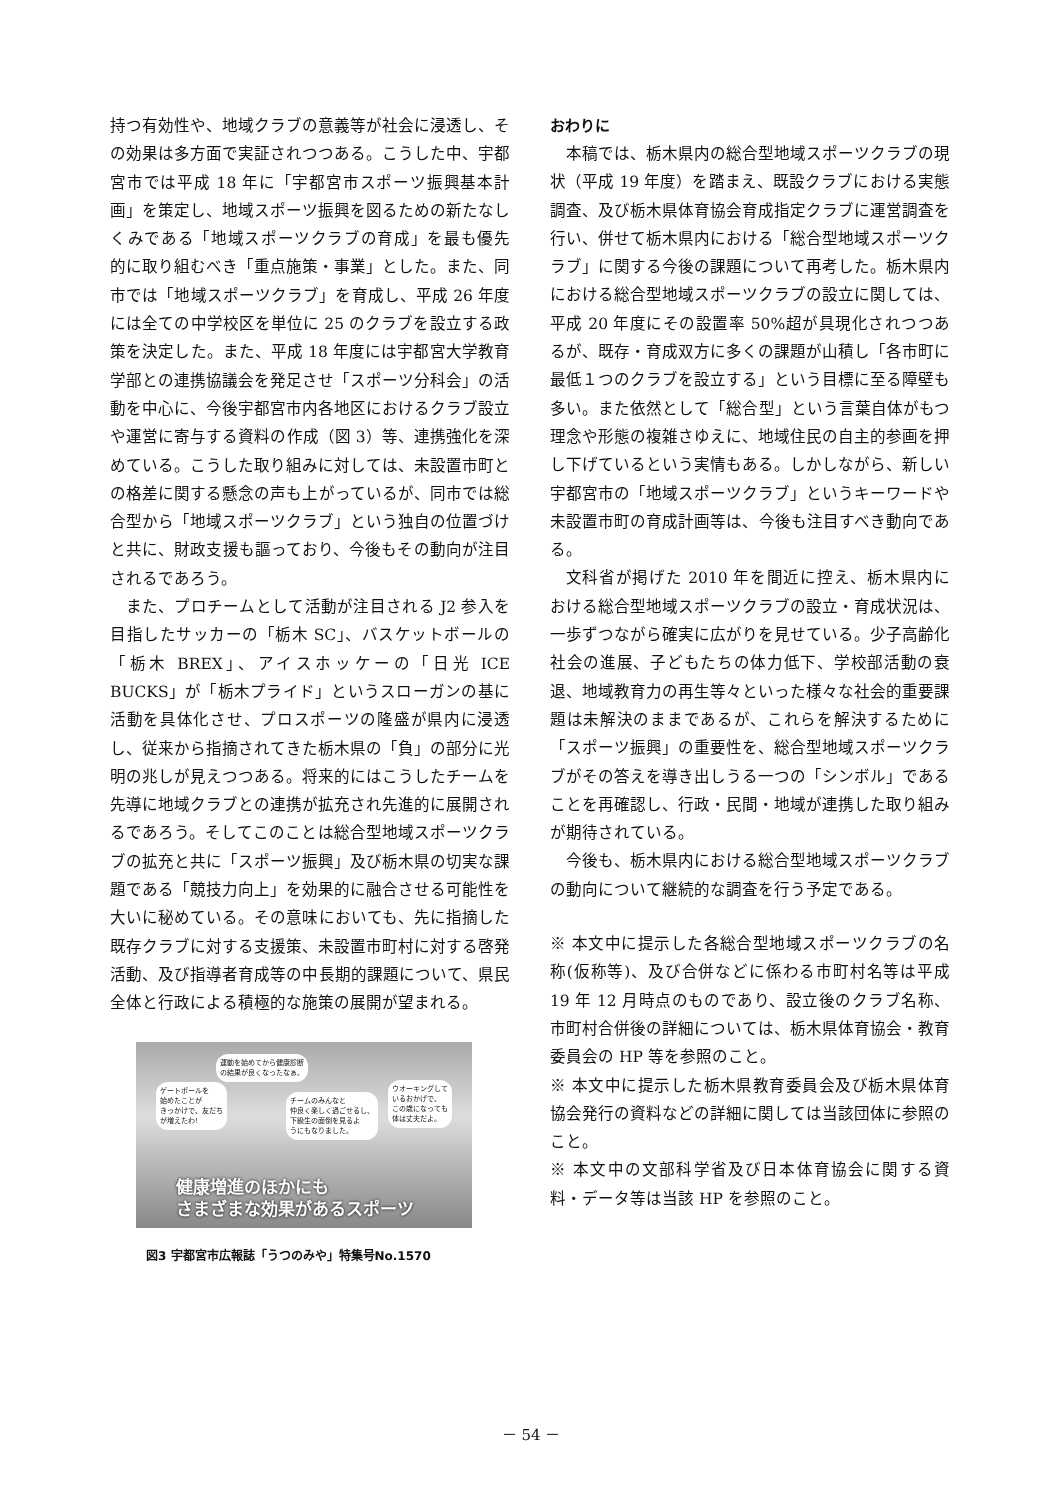持つ有効性や、地域クラブの意義等が社会に浸透し、その効果は多方面で実証されつつある。こうした中、宇都宮市では平成 18 年に「宇都宮市スポーツ振興基本計画」を策定し、地域スポーツ振興を図るための新たなしくみである「地域スポーツクラブの育成」を最も優先的に取り組むべき「重点施策・事業」とした。また、同市では「地域スポーツクラブ」を育成し、平成 26 年度には全ての中学校区を単位に 25 のクラブを設立する政策を決定した。また、平成 18 年度には宇都宮大学教育学部との連携協議会を発足させ「スポーツ分科会」の活動を中心に、今後宇都宮市内各地区におけるクラブ設立や運営に寄与する資料の作成（図 3）等、連携強化を深めている。こうした取り組みに対しては、未設置市町との格差に関する懸念の声も上がっているが、同市では総合型から「地域スポーツクラブ」という独自の位置づけと共に、財政支援も謳っており、今後もその動向が注目されるであろう。
また、プロチームとして活動が注目される J2 参入を目指したサッカーの「栃木 SC」、バスケットボールの「栃木 BREX」、アイスホッケーの「日光 ICE BUCKS」が「栃木プライド」というスローガンの基に活動を具体化させ、プロスポーツの隆盛が県内に浸透し、従来から指摘されてきた栃木県の「負」の部分に光明の兆しが見えつつある。将来的にはこうしたチームを先導に地域クラブとの連携が拡充され先進的に展開されるであろう。そしてこのことは総合型地域スポーツクラブの拡充と共に「スポーツ振興」及び栃木県の切実な課題である「競技力向上」を効果的に融合させる可能性を大いに秘めている。その意味においても、先に指摘した既存クラブに対する支援策、未設置市町村に対する啓発活動、及び指導者育成等の中長期的課題について、県民全体と行政による積極的な施策の展開が望まれる。
ゲートボールを
始めたことが
きっかけで、友だち
が増えたわ!
運動を始めてから健康診断
の結果が良くなったなぁ。
チームのみんなと
仲良く楽しく過ごせるし、
下級生の面倒を見るよ
うにもなりました。
ウオーキングして
いるおかげで、
この歳になっても
体は丈夫だよ。
健康増進のほかにも
さまざまな効果があるスポーツ
図3 宇都宮市広報誌「うつのみや」特集号No.1570
おわりに
本稿では、栃木県内の総合型地域スポーツクラブの現状（平成 19 年度）を踏まえ、既設クラブにおける実態調査、及び栃木県体育協会育成指定クラブに運営調査を行い、併せて栃木県内における「総合型地域スポーツクラブ」に関する今後の課題について再考した。栃木県内における総合型地域スポーツクラブの設立に関しては、平成 20 年度にその設置率 50%超が具現化されつつあるが、既存・育成双方に多くの課題が山積し「各市町に最低１つのクラブを設立する」という目標に至る障壁も多い。また依然として「総合型」という言葉自体がもつ理念や形態の複雑さゆえに、地域住民の自主的参画を押し下げているという実情もある。しかしながら、新しい宇都宮市の「地域スポーツクラブ」というキーワードや未設置市町の育成計画等は、今後も注目すべき動向である。
文科省が掲げた 2010 年を間近に控え、栃木県内における総合型地域スポーツクラブの設立・育成状況は、一歩ずつながら確実に広がりを見せている。少子高齢化社会の進展、子どもたちの体力低下、学校部活動の衰退、地域教育力の再生等々といった様々な社会的重要課題は未解決のままであるが、これらを解決するために「スポーツ振興」の重要性を、総合型地域スポーツクラブがその答えを導き出しうる一つの「シンボル」であることを再確認し、行政・民間・地域が連携した取り組みが期待されている。
今後も、栃木県内における総合型地域スポーツクラブの動向について継続的な調査を行う予定である。
※ 本文中に提示した各総合型地域スポーツクラブの名称(仮称等)、及び合併などに係わる市町村名等は平成 19 年 12 月時点のものであり、設立後のクラブ名称、市町村合併後の詳細については、栃木県体育協会・教育委員会の HP 等を参照のこと。
※ 本文中に提示した栃木県教育委員会及び栃木県体育協会発行の資料などの詳細に関しては当該団体に参照のこと。
※ 本文中の文部科学省及び日本体育協会に関する資料・データ等は当該 HP を参照のこと。
－ 54 －